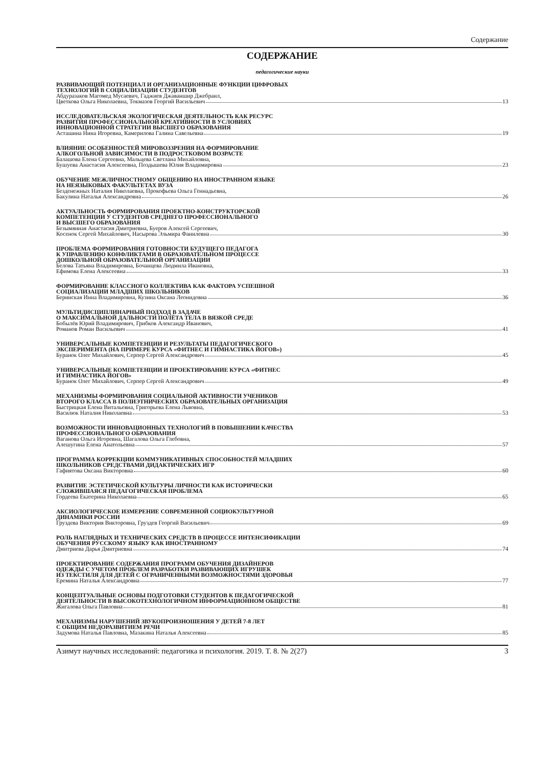Содержание
СОДЕРЖАНИЕ
педагогические науки
РАЗВИВАЮЩИЙ ПОТЕНЦИАЛ И ОРГАНИЗАЦИОННЫЕ ФУНКЦИИ ЦИФРОВЫХ
ТЕХНОЛОГИЙ В СОЦИАЛИЗАЦИИ СТУДЕНТОВ
Абдуразаков Магомед Мусаевич, Гаджиев Джаваншир Джебраил,
Цветкова Ольга Николаевна, Токмазов Георгий Васильевич 13
ИССЛЕДОВАТЕЛЬСКАЯ ЭКОЛОГИЧЕСКАЯ ДЕЯТЕЛЬНОСТЬ КАК РЕСУРС
РАЗВИТИЯ ПРОФЕССИОНАЛЬНОЙ КРЕАТИВНОСТИ В УСЛОВИЯХ
ИННОВАЦИОННОЙ СТРАТЕГИИ ВЫСШЕГО ОБРАЗОВАНИЯ
Асташина Нина Игоревна, Камерилова Галина Савельевна 19
ВЛИЯНИЕ ОСОБЕННОСТЕЙ МИРОВОЗЗРЕНИЯ НА ФОРМИРОВАНИЕ
АЛКОГОЛЬНОЙ ЗАВИСИМОСТИ В ПОДРОСТКОВОМ ВОЗРАСТЕ
Балашова Елена Сергеевна, Мальцева Светлана Михайловна,
Бушуева Анастасия Алексеевна, Поздышева Юлия Владимировна 23
ОБУЧЕНИЕ МЕЖЛИЧНОСТНОМУ ОБЩЕНИЮ НА ИНОСТРАННОМ ЯЗЫКЕ
НА НЕЯЗЫКОВЫХ ФАКУЛЬТЕТАХ ВУЗА
Безденежных Наталия Николаевна, Прокофьева Ольга Геннадьевна,
Бакулина Наталья Александровна 26
АКТУАЛЬНОСТЬ ФОРМИРОВАНИЯ ПРОЕКТНО-КОНСТРУКТОРСКОЙ
КОМПЕТЕНЦИИ У СТУДЕНТОВ СРЕДНЕГО ПРОФЕССИОНАЛЬНОГО
И ВЫСШЕГО ОБРАЗОВАНИЯ
Безымянная Анастасия Дмитриевна, Буеров Алексей Сергеевич,
Косенок Сергей Михайлович, Насырова Эльмира Фанилевна 30
ПРОБЛЕМА ФОРМИРОВАНИЯ ГОТОВНОСТИ БУДУЩЕГО ПЕДАГОГА
К УПРАВЛЕНИЮ КОНФЛИКТАМИ В ОБРАЗОВАТЕЛЬНОМ ПРОЦЕССЕ
ДОШКОЛЬНОЙ ОБРАЗОВАТЕЛЬНОЙ ОРГАНИЗАЦИИ
Белова Татьяна Владимировна, Бочанцева Людмила Ивановна,
Ефимова Елена Алексеевна 33
ФОРМИРОВАНИЕ КЛАССНОГО КОЛЛЕКТИВА КАК ФАКТОРА УСПЕШНОЙ
СОЦИАЛИЗАЦИИ МЛАДШИХ ШКОЛЬНИКОВ
Беринская Инна Владимировна, Кузина Оксана Леонидовна 36
МУЛЬТИДИСЦИПЛИНАРНЫЙ ПОДХОД В ЗАДАЧЕ
О МАКСИМАЛЬНОЙ ДАЛЬНОСТИ ПОЛЁТА ТЕЛА В ВЯЗКОЙ СРЕДЕ
Бобылёв Юрий Владимирович, Грибков Александр Иванович,
Романов Роман Васильевич 41
УНИВЕРСАЛЬНЫЕ КОМПЕТЕНЦИИ И РЕЗУЛЬТАТЫ ПЕДАГОГИЧЕСКОГО
ЭКСПЕРИМЕНТА (НА ПРИМЕРЕ КУРСА «ФИТНЕС И ГИМНАСТИКА ЙОГОВ»)
Буранок Олег Михайлович, Серпер Сергей Александрович 45
УНИВЕРСАЛЬНЫЕ КОМПЕТЕНЦИИ И ПРОЕКТИРОВАНИЕ КУРСА «ФИТНЕС
И ГИМНАСТИКА ЙОГОВ»
Буранок Олег Михайлович, Серпер Сергей Александрович 49
МЕХАНИЗМЫ ФОРМИРОВАНИЯ СОЦИАЛЬНОЙ АКТИВНОСТИ УЧЕНИКОВ
ВТОРОГО КЛАССА В ПОЛИЭТНИЧЕСКИХ ОБРАЗОВАТЕЛЬНЫХ ОРГАНИЗАЦИЯ
Быстрицкая Елена Витальевна, Григорьева Елена Львовна,
Василюк Наталия Николаевна 53
ВОЗМОЖНОСТИ ИННОВАЦИОННЫХ ТЕХНОЛОГИЙ В ПОВЫШЕНИИ КАЧЕСТВА
ПРОФЕССИОНАЛЬНОГО ОБРАЗОВАНИЯ
Ваганова Ольга Игоревна, Шагалова Ольга Глебовна,
Алешугина Елена Анатольевна 57
ПРОГРАММА КОРРЕКЦИИ КОММУНИКАТИВНЫХ СПОСОБНОСТЕЙ МЛАДШИХ
ШКОЛЬНИКОВ СРЕДСТВАМИ ДИДАКТИЧЕСКИХ ИГР
Гафиятова Оксана Викторовна 60
РАЗВИТИЕ ЭСТЕТИЧЕСКОЙ КУЛЬТУРЫ ЛИЧНОСТИ КАК ИСТОРИЧЕСКИ
СЛОЖИВШАЯСЯ ПЕДАГОГИЧЕСКАЯ ПРОБЛЕМА
Гордеева Екатерина Николаевна 65
АКСИОЛОГИЧЕСКОЕ ИЗМЕРЕНИЕ СОВРЕМЕННОЙ СОЦИОКУЛЬТУРНОЙ
ДИНАМИКИ РОССИИ
Груздева Виктория Викторовна, Груздев Георгий Васильевич 69
РОЛЬ НАГЛЯДНЫХ И ТЕХНИЧЕСКИХ СРЕДСТВ В ПРОЦЕССЕ ИНТЕНСИФИКАЦИИ
ОБУЧЕНИЯ РУССКОМУ ЯЗЫКУ КАК ИНОСТРАННОМУ
Дмитриева Дарья Дмитриевна 74
ПРОЕКТИРОВАНИЕ СОДЕРЖАНИЯ ПРОГРАММ ОБУЧЕНИЯ ДИЗАЙНЕРОВ
ОДЕЖДЫ С УЧЕТОМ ПРОБЛЕМ РАЗРАБОТКИ РАЗВИВАЮЩИХ ИГРУШЕК
ИЗ ТЕКСТИЛЯ ДЛЯ ДЕТЕЙ С ОГРАНИЧЕННЫМИ ВОЗМОЖНОСТЯМИ ЗДОРОВЬЯ
Еремина Наталья Александровна 77
КОНЦЕПТУАЛЬНЫЕ ОСНОВЫ ПОДГОТОВКИ СТУДЕНТОВ К ПЕДАГОГИЧЕСКОЙ
ДЕЯТЕЛЬНОСТИ В ВЫСОКОТЕХНОЛОГИЧНОМ ИНФОРМАЦИОННОМ ОБЩЕСТВЕ
Жигалова Ольга Павловна 81
МЕХАНИЗМЫ НАРУШЕНИЙ ЗВУКОПРОИЗНОШЕНИЯ У ДЕТЕЙ 7-8 ЛЕТ
С ОБЩИМ НЕДОРАЗВИТИЕМ РЕЧИ
Задумова Наталья Павловна, Мазакина Наталья Алексеевна 85
Азимут научных исследований: педагогика и психология. 2019. Т. 8. № 2(27) 3